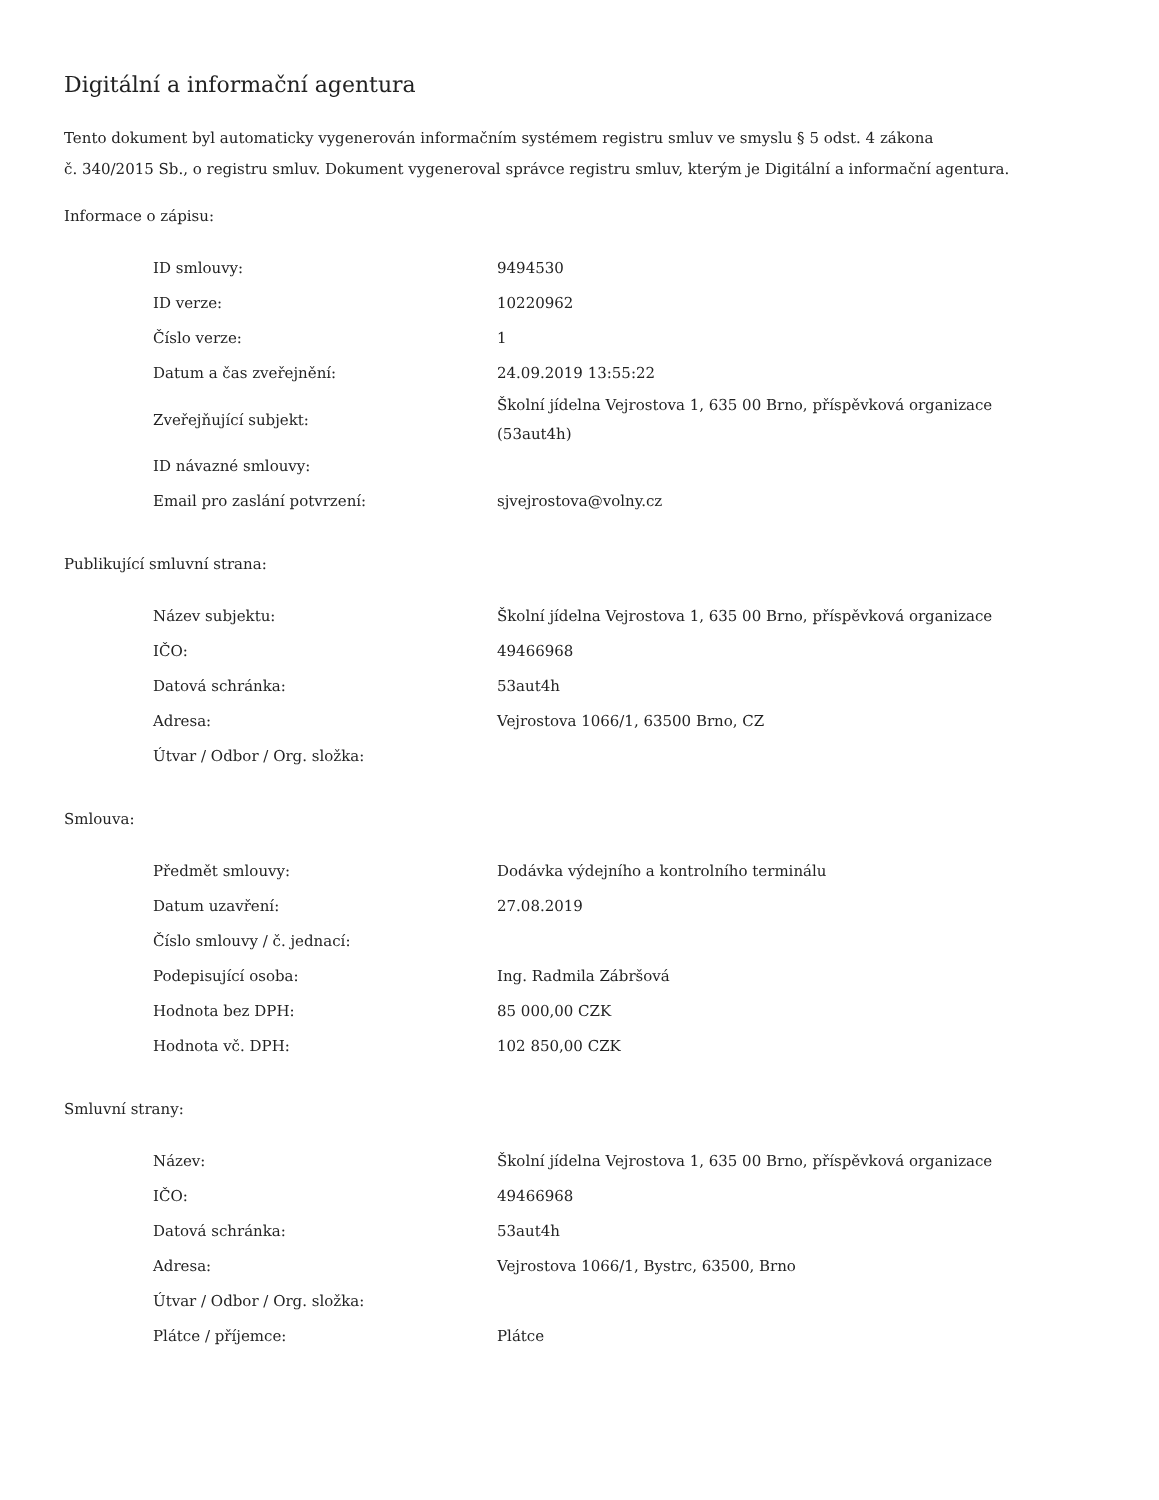Digitální a informační agentura
Tento dokument byl automaticky vygenerován informačním systémem registru smluv ve smyslu § 5 odst. 4 zákona
č. 340/2015 Sb., o registru smluv. Dokument vygeneroval správce registru smluv, kterým je Digitální a informační agentura.
Informace o zápisu:
| ID smlouvy: | 9494530 |
| ID verze: | 10220962 |
| Číslo verze: | 1 |
| Datum a čas zveřejnění: | 24.09.2019 13:55:22 |
| Zveřejňující subjekt: | Školní jídelna Vejrostova 1, 635 00 Brno, příspěvková organizace (53aut4h) |
| ID návazné smlouvy: | |
| Email pro zaslání potvrzení: | sjvejrostova@volny.cz |
Publikující smluvní strana:
| Název subjektu: | Školní jídelna Vejrostova 1, 635 00 Brno, příspěvková organizace |
| IČO: | 49466968 |
| Datová schránka: | 53aut4h |
| Adresa: | Vejrostova 1066/1, 63500 Brno, CZ |
| Útvar / Odbor / Org. složka: | |
Smlouva:
| Předmět smlouvy: | Dodávka výdejního a kontrolního terminálu |
| Datum uzavření: | 27.08.2019 |
| Číslo smlouvy / č. jednací: | |
| Podepisující osoba: | Ing. Radmila Zábršová |
| Hodnota bez DPH: | 85 000,00 CZK |
| Hodnota vč. DPH: | 102 850,00 CZK |
Smluvní strany:
| Název: | Školní jídelna Vejrostova 1, 635 00 Brno, příspěvková organizace |
| IČO: | 49466968 |
| Datová schránka: | 53aut4h |
| Adresa: | Vejrostova 1066/1, Bystrc, 63500, Brno |
| Útvar / Odbor / Org. složka: | |
| Plátce / příjemce: | Plátce |